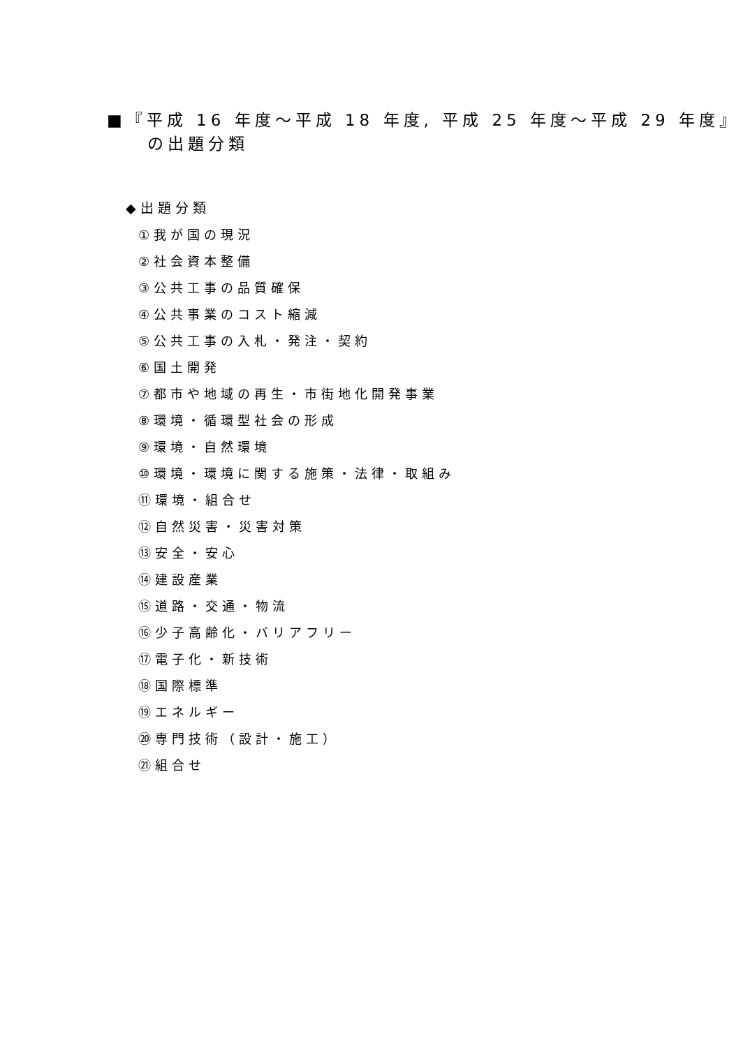■『平成 16 年度～平成 18 年度, 平成 25 年度～平成 29 年度』
の出題分類
◆出題分類
①我が国の現況
②社会資本整備
③公共工事の品質確保
④公共事業のコスト縮減
⑤公共工事の入札・発注・契約
⑥国土開発
⑦都市や地域の再生・市街地化開発事業
⑧環境・循環型社会の形成
⑨環境・自然環境
⑩環境・環境に関する施策・法律・取組み
⑪環境・組合せ
⑫自然災害・災害対策
⑬安全・安心
⑭建設産業
⑮道路・交通・物流
⑯少子高齢化・バリアフリー
⑰電子化・新技術
⑱国際標準
⑲エネルギー
⑳専門技術（設計・施工）
㉑組合せ